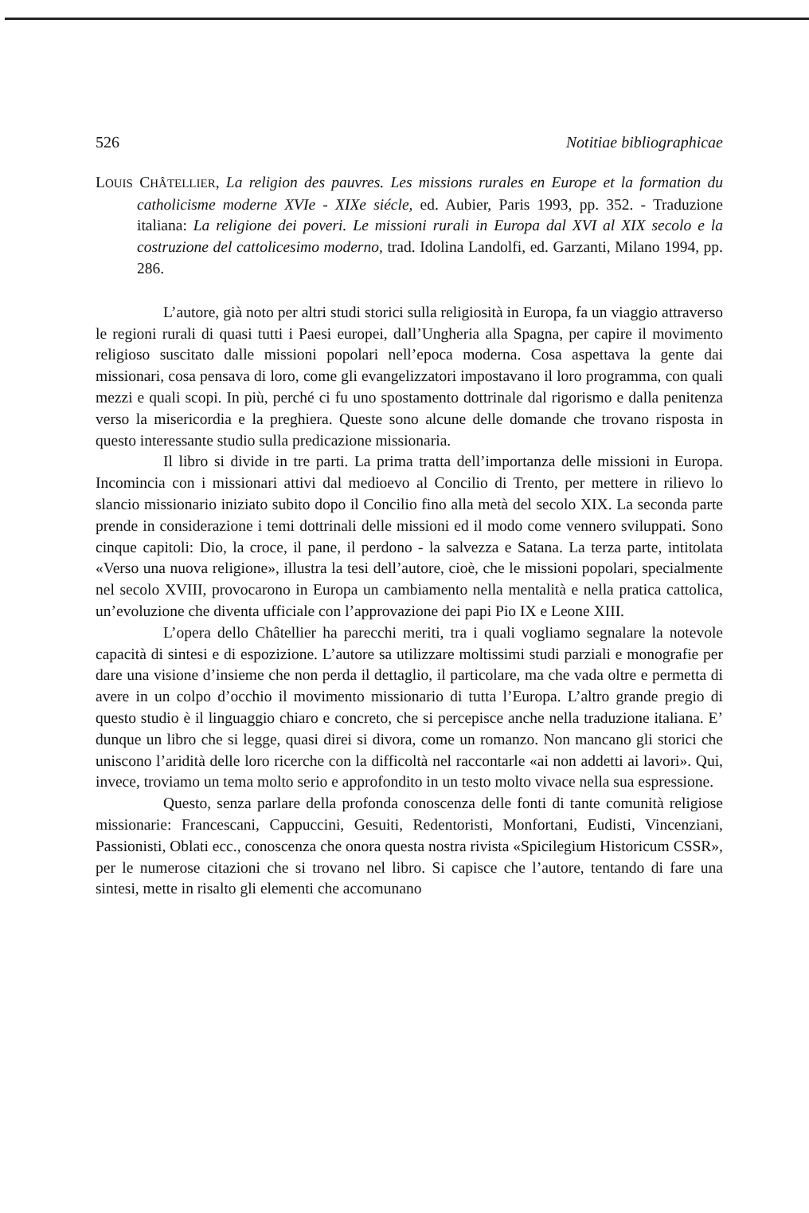526 Notitiae bibliographicae
LOUIS CHÂTELLIER, La religion des pauvres. Les missions rurales en Europe et la formation du catholicisme moderne XVIe - XIXe siécle, ed. Aubier, Paris 1993, pp. 352. - Traduzione italiana: La religione dei poveri. Le missioni rurali in Europa dal XVI al XIX secolo e la costruzione del cattolicesimo moderno, trad. Idolina Landolfi, ed. Garzanti, Milano 1994, pp. 286.
L’autore, già noto per altri studi storici sulla religiosità in Europa, fa un viaggio attraverso le regioni rurali di quasi tutti i Paesi europei, dall’Ungheria alla Spagna, per capire il movimento religioso suscitato dalle missioni popolari nell’epoca moderna. Cosa aspettava la gente dai missionari, cosa pensava di loro, come gli evangelizzatori impostavano il loro programma, con quali mezzi e quali scopi. In più, perché ci fu uno spostamento dottrinale dal rigorismo e dalla penitenza verso la misericordia e la preghiera. Queste sono alcune delle domande che trovano risposta in questo interessante studio sulla predicazione missionaria.
Il libro si divide in tre parti. La prima tratta dell’importanza delle missioni in Europa. Incomincia con i missionari attivi dal medioevo al Concilio di Trento, per mettere in rilievo lo slancio missionario iniziato subito dopo il Concilio fino alla metà del secolo XIX. La seconda parte prende in considerazione i temi dottrinali delle missioni ed il modo come vennero sviluppati. Sono cinque capitoli: Dio, la croce, il pane, il perdono - la salvezza e Satana. La terza parte, intitolata «Verso una nuova religione», illustra la tesi dell’autore, cioè, che le missioni popolari, specialmente nel secolo XVIII, provocarono in Europa un cambiamento nella mentalità e nella pratica cattolica, un’evoluzione che diventa ufficiale con l’approvazione dei papi Pio IX e Leone XIII.
L’opera dello Châtellier ha parecchi meriti, tra i quali vogliamo segnalare la notevole capacità di sintesi e di espozizione. L’autore sa utilizzare moltissimi studi parziali e monografie per dare una visione d’insieme che non perda il dettaglio, il particolare, ma che vada oltre e permetta di avere in un colpo d’occhio il movimento missionario di tutta l’Europa. L’altro grande pregio di questo studio è il linguaggio chiaro e concreto, che si percepisce anche nella traduzione italiana. E’ dunque un libro che si legge, quasi direi si divora, come un romanzo. Non mancano gli storici che uniscono l’aridità delle loro ricerche con la difficoltà nel raccontarle «ai non addetti ai lavori». Qui, invece, troviamo un tema molto serio e approfondito in un testo molto vivace nella sua espressione.
Questo, senza parlare della profonda conoscenza delle fonti di tante comunità religiose missionarie: Francescani, Cappuccini, Gesuiti, Redentoristi, Monfortani, Eudisti, Vincenziani, Passionisti, Oblati ecc., conoscenza che onora questa nostra rivista «Spicilegium Historicum CSSR», per le numerose citazioni che si trovano nel libro. Si capisce che l’autore, tentando di fare una sintesi, mette in risalto gli elementi che accomunano